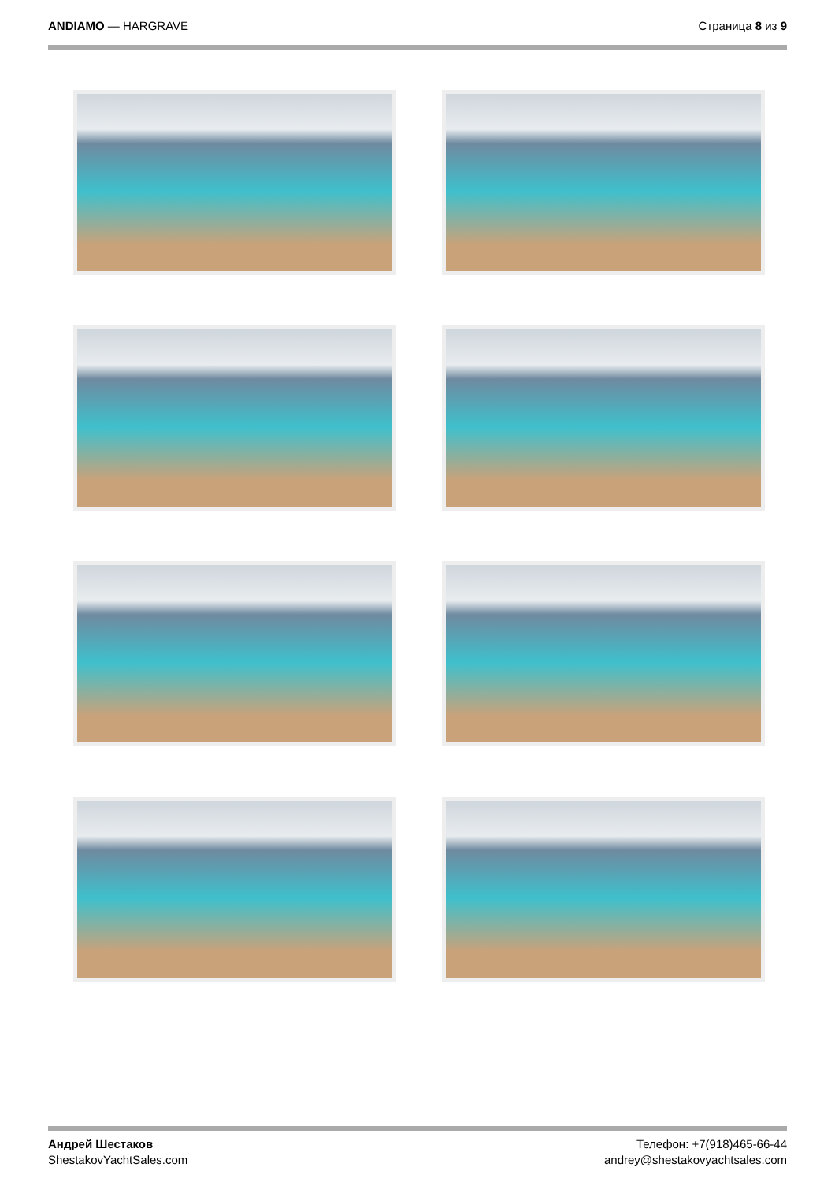ANDIAMO — HARGRAVE Страница 8 из 9
Андрей Шестаков
ShestakovYachtSales.com
Телефон: +7(918)465-66-44
andrey@shestakovyachtsales.com